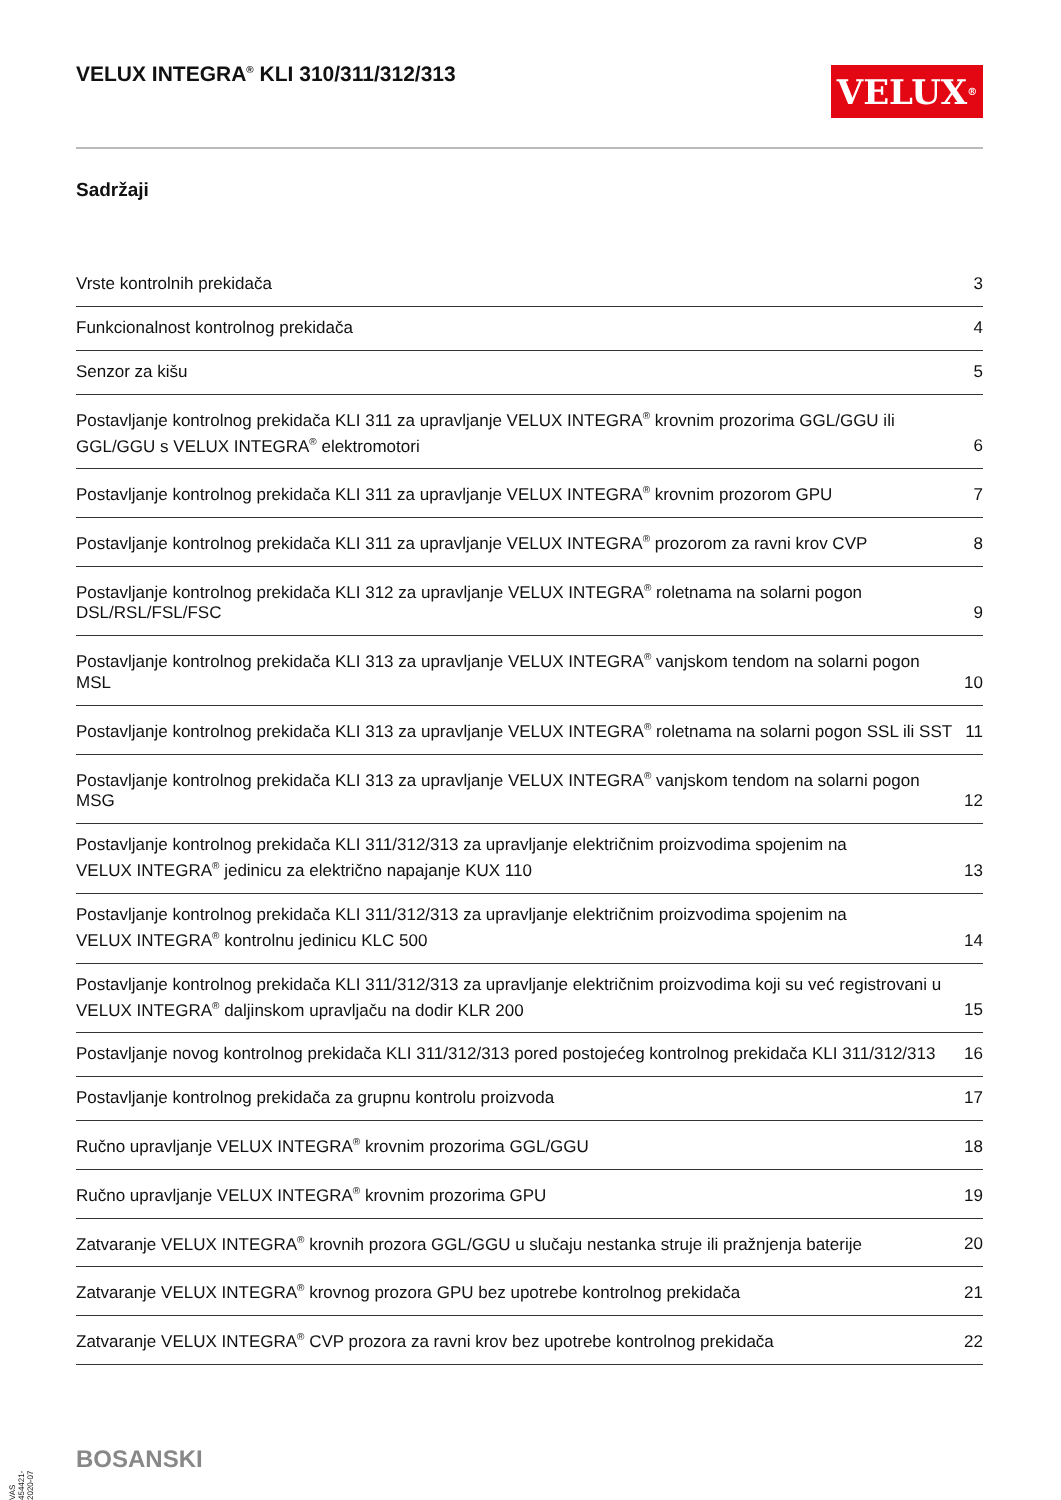VELUX INTEGRA<sup>®</sup> KLI 310/311/312/313
VELUX<sup>®</sup>
Sadržaji
Vrste kontrolnih prekidača 3
Funkcionalnost kontrolnog prekidača 4
Senzor za kišu 5
Postavljanje kontrolnog prekidača KLI 311 za upravljanje VELUX INTEGRA<sup>®</sup> krovnim prozorima GGL/GGU ili
GGL/GGU s VELUX INTEGRA<sup>®</sup> elektromotori 6
Postavljanje kontrolnog prekidača KLI 311 za upravljanje VELUX INTEGRA<sup>®</sup> krovnim prozorom GPU 7
Postavljanje kontrolnog prekidača KLI 311 za upravljanje VELUX INTEGRA<sup>®</sup> prozorom za ravni krov CVP 8
Postavljanje kontrolnog prekidača KLI 312 za upravljanje VELUX INTEGRA<sup>®</sup> roletnama na solarni pogon DSL/RSL/FSL/FSC 9
Postavljanje kontrolnog prekidača KLI 313 za upravljanje VELUX INTEGRA<sup>®</sup> vanjskom tendom na solarni pogon MSL 10
Postavljanje kontrolnog prekidača KLI 313 za upravljanje VELUX INTEGRA<sup>®</sup> roletnama na solarni pogon SSL ili SST 11
Postavljanje kontrolnog prekidača KLI 313 za upravljanje VELUX INTEGRA<sup>®</sup> vanjskom tendom na solarni pogon MSG 12
Postavljanje kontrolnog prekidača KLI 311/312/313 za upravljanje električnim proizvodima spojenim na
VELUX INTEGRA<sup>®</sup> jedinicu za električno napajanje KUX 110 13
Postavljanje kontrolnog prekidača KLI 311/312/313 za upravljanje električnim proizvodima spojenim na
VELUX INTEGRA<sup>®</sup> kontrolnu jedinicu KLC 500 14
Postavljanje kontrolnog prekidača KLI 311/312/313 za upravljanje električnim proizvodima koji su već registrovani u
VELUX INTEGRA<sup>®</sup> daljinskom upravljaču na dodir KLR 200 15
Postavljanje novog kontrolnog prekidača KLI 311/312/313 pored postojećeg kontrolnog prekidača KLI 311/312/313 16
Postavljanje kontrolnog prekidača za grupnu kontrolu proizvoda 17
Ručno upravljanje VELUX INTEGRA<sup>®</sup> krovnim prozorima GGL/GGU 18
Ručno upravljanje VELUX INTEGRA<sup>®</sup> krovnim prozorima GPU 19
Zatvaranje VELUX INTEGRA<sup>®</sup> krovnih prozora GGL/GGU u slučaju nestanka struje ili pražnjenja baterije 20
Zatvaranje VELUX INTEGRA<sup>®</sup> krovnog prozora GPU bez upotrebe kontrolnog prekidača 21
Zatvaranje VELUX INTEGRA<sup>®</sup> CVP prozora za ravni krov bez upotrebe kontrolnog prekidača 22
VAS 454421-2020-07
BOSANSKI